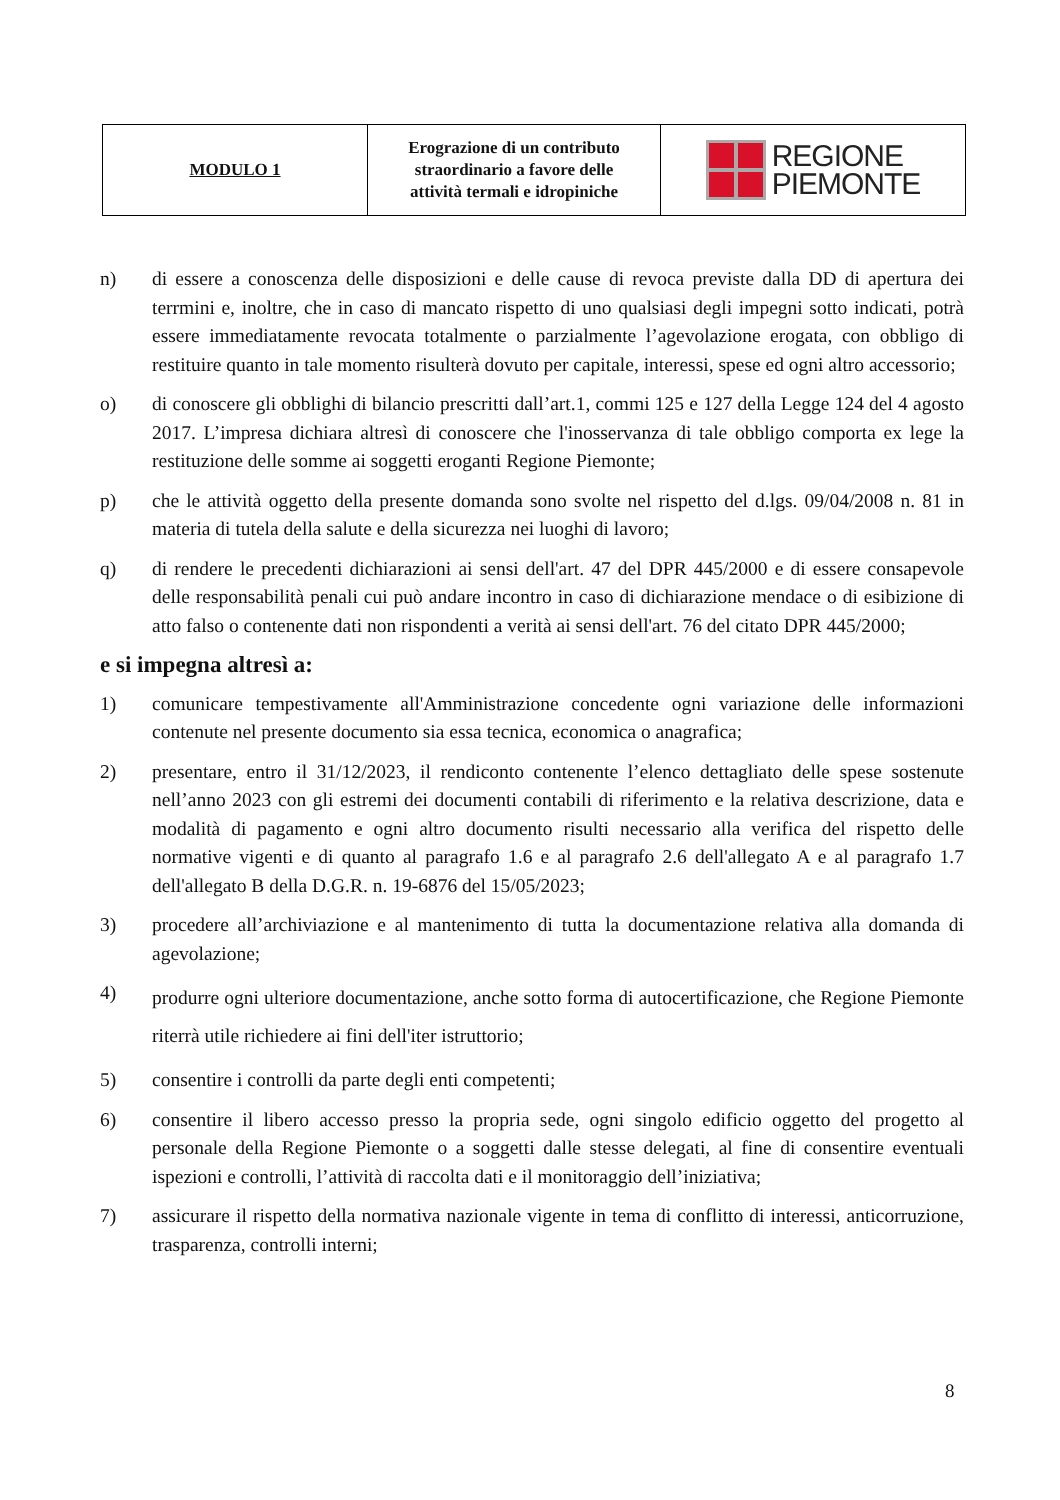| MODULO 1 | Erograzione di un contributo straordinario a favore delle attività termali e idropiniche | REGIONE PIEMONTE |
n) di essere a conoscenza delle disposizioni e delle cause di revoca previste dalla DD di apertura dei terrmini e, inoltre, che in caso di mancato rispetto di uno qualsiasi degli impegni sotto indicati, potrà essere immediatamente revocata totalmente o parzialmente l’agevolazione erogata, con obbligo di restituire quanto in tale momento risulterà dovuto per capitale, interessi, spese ed ogni altro accessorio;
o) di conoscere gli obblighi di bilancio prescritti dall’art.1, commi 125 e 127 della Legge 124 del 4 agosto 2017. L’impresa dichiara altresì di conoscere che l'inosservanza di tale obbligo comporta ex lege la restituzione delle somme ai soggetti eroganti Regione Piemonte;
p) che le attività oggetto della presente domanda sono svolte nel rispetto del d.lgs. 09/04/2008 n. 81 in materia di tutela della salute e della sicurezza nei luoghi di lavoro;
q) di rendere le precedenti dichiarazioni ai sensi dell'art. 47 del DPR 445/2000 e di essere consapevole delle responsabilità penali cui può andare incontro in caso di dichiarazione mendace o di esibizione di atto falso o contenente dati non rispondenti a verità ai sensi dell'art. 76 del citato DPR 445/2000;
e si impegna altresì a:
1) comunicare tempestivamente all'Amministrazione concedente ogni variazione delle informazioni contenute nel presente documento sia essa tecnica, economica o anagrafica;
2) presentare, entro il 31/12/2023, il rendiconto contenente l’elenco dettagliato delle spese sostenute nell’anno 2023 con gli estremi dei documenti contabili di riferimento e la relativa descrizione, data e modalità di pagamento e ogni altro documento risulti necessario alla verifica del rispetto delle normative vigenti e di quanto al paragrafo 1.6 e al paragrafo 2.6 dell'allegato A e al paragrafo 1.7 dell'allegato B della D.G.R. n. 19-6876 del 15/05/2023;
3) procedere all’archiviazione e al mantenimento di tutta la documentazione relativa alla domanda di agevolazione;
4)
produrre ogni ulteriore documentazione, anche sotto forma di autocertificazione, che Regione Piemonte riterrà utile richiedere ai fini dell'iter istruttorio;
5) consentire i controlli da parte degli enti competenti;
6) consentire il libero accesso presso la propria sede, ogni singolo edificio oggetto del progetto al personale della Regione Piemonte o a soggetti dalle stesse delegati, al fine di consentire eventuali ispezioni e controlli, l’attività di raccolta dati e il monitoraggio dell’iniziativa;
7) assicurare il rispetto della normativa nazionale vigente in tema di conflitto di interessi, anticorruzione, trasparenza, controlli interni;
8